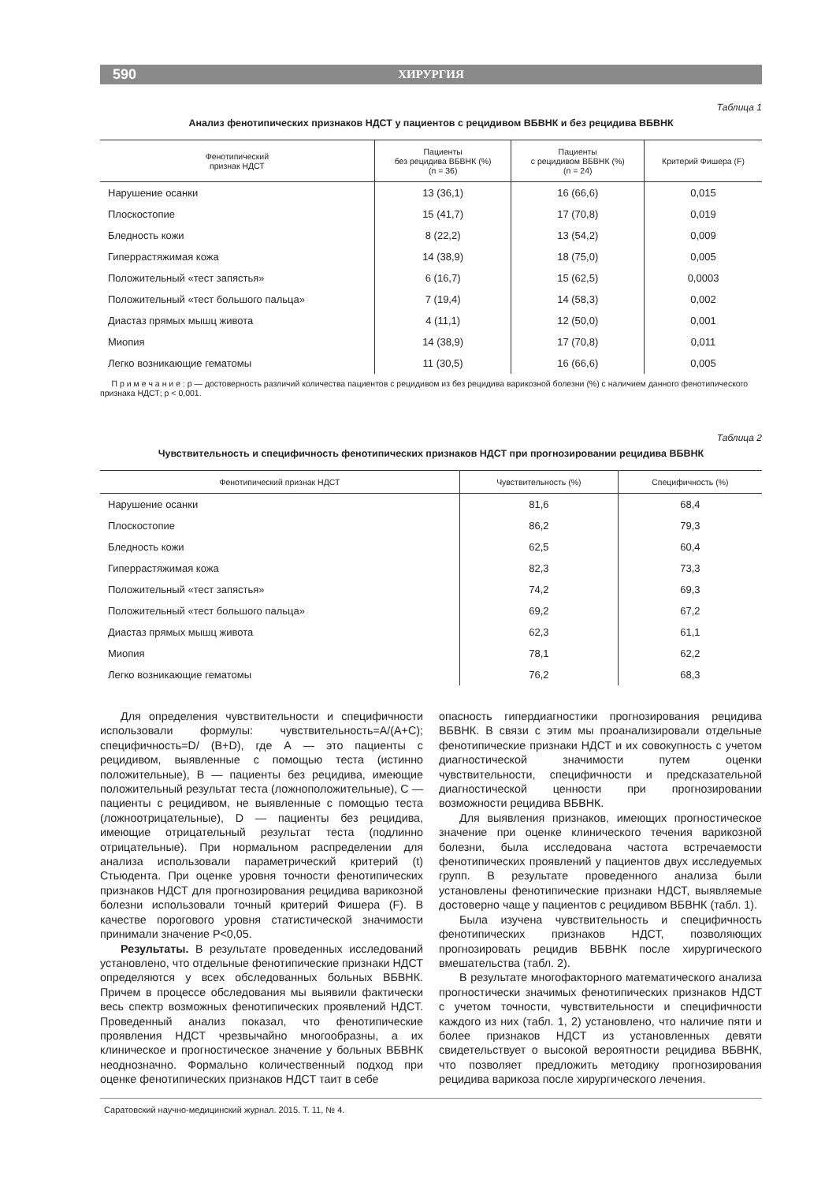590 ХИРУРГИЯ
Таблица 1
Анализ фенотипических признаков НДСТ у пациентов с рецидивом ВБВНК и без рецидива ВБВНК
| Фенотипический признак НДСТ | Пациенты без рецидива ВБВНК (%) (n = 36) | Пациенты с рецидивом ВБВНК (%) (n = 24) | Критерий Фишера (F) |
| --- | --- | --- | --- |
| Нарушение осанки | 13 (36,1) | 16 (66,6) | 0,015 |
| Плоскостопие | 15 (41,7) | 17 (70,8) | 0,019 |
| Бледность кожи | 8 (22,2) | 13 (54,2) | 0,009 |
| Гиперрастяжимая кожа | 14 (38,9) | 18 (75,0) | 0,005 |
| Положительный «тест запястья» | 6 (16,7) | 15 (62,5) | 0,0003 |
| Положительный «тест большого пальца» | 7 (19,4) | 14 (58,3) | 0,002 |
| Диастаз прямых мышц живота | 4 (11,1) | 12 (50,0) | 0,001 |
| Миопия | 14 (38,9) | 17 (70,8) | 0,011 |
| Легко возникающие гематомы | 11 (30,5) | 16 (66,6) | 0,005 |
П р и м е ч а н и е : р — достоверность различий количества пациентов с рецидивом из без рецидива варикозной болезни (%) с наличием данного фенотипического признака НДСТ; р < 0,001.
Таблица 2
Чувствительность и специфичность фенотипических признаков НДСТ при прогнозировании рецидива ВБВНК
| Фенотипический признак НДСТ | Чувствительность (%) | Специфичность (%) |
| --- | --- | --- |
| Нарушение осанки | 81,6 | 68,4 |
| Плоскостопие | 86,2 | 79,3 |
| Бледность кожи | 62,5 | 60,4 |
| Гиперрастяжимая кожа | 82,3 | 73,3 |
| Положительный «тест запястья» | 74,2 | 69,3 |
| Положительный «тест большого пальца» | 69,2 | 67,2 |
| Диастаз прямых мышц живота | 62,3 | 61,1 |
| Миопия | 78,1 | 62,2 |
| Легко возникающие гематомы | 76,2 | 68,3 |
Для определения чувствительности и специфичности использовали формулы: чувствительность=A/(A+C); специфичность=D/ (B+D), где А — это пациенты с рецидивом, выявленные с помощью теста (истинно положительные), В — пациенты без рецидива, имеющие положительный результат теста (ложноположительные), С — пациенты с рецидивом, не выявленные с помощью теста (ложноотрицательные), D — пациенты без рецидива, имеющие отрицательный результат теста (подлинно отрицательные). При нормальном распределении для анализа использовали параметрический критерий (t) Стьюдента. При оценке уровня точности фенотипических признаков НДСТ для прогнозирования рецидива варикозной болезни использовали точный критерий Фишера (F). В качестве порогового уровня статистической значимости принимали значение P<0,05.
Результаты. В результате проведенных исследований установлено, что отдельные фенотипические признаки НДСТ определяются у всех обследованных больных ВБВНК. Причем в процессе обследования мы выявили фактически весь спектр возможных фенотипических проявлений НДСТ. Проведенный анализ показал, что фенотипические проявления НДСТ чрезвычайно многообразны, а их клиническое и прогностическое значение у больных ВБВНК неоднозначно. Формально количественный подход при оценке фенотипических признаков НДСТ таит в себе
опасность гипердиагностики прогнозирования рецидива ВБВНК. В связи с этим мы проанализировали отдельные фенотипические признаки НДСТ и их совокупность с учетом диагностической значимости путем оценки чувствительности, специфичности и предсказательной диагностической ценности при прогнозировании возможности рецидива ВБВНК.
Для выявления признаков, имеющих прогностическое значение при оценке клинического течения варикозной болезни, была исследована частота встречаемости фенотипических проявлений у пациентов двух исследуемых групп. В результате проведенного анализа были установлены фенотипические признаки НДСТ, выявляемые достоверно чаще у пациентов с рецидивом ВБВНК (табл. 1).
Была изучена чувствительность и специфичность фенотипических признаков НДСТ, позволяющих прогнозировать рецидив ВБВНК после хирургического вмешательства (табл. 2).
В результате многофакторного математического анализа прогностически значимых фенотипических признаков НДСТ с учетом точности, чувствительности и специфичности каждого из них (табл. 1, 2) установлено, что наличие пяти и более признаков НДСТ из установленных девяти свидетельствует о высокой вероятности рецидива ВБВНК, что позволяет предложить методику прогнозирования рецидива варикоза после хирургического лечения.
Саратовский научно-медицинский журнал. 2015. Т. 11, № 4.